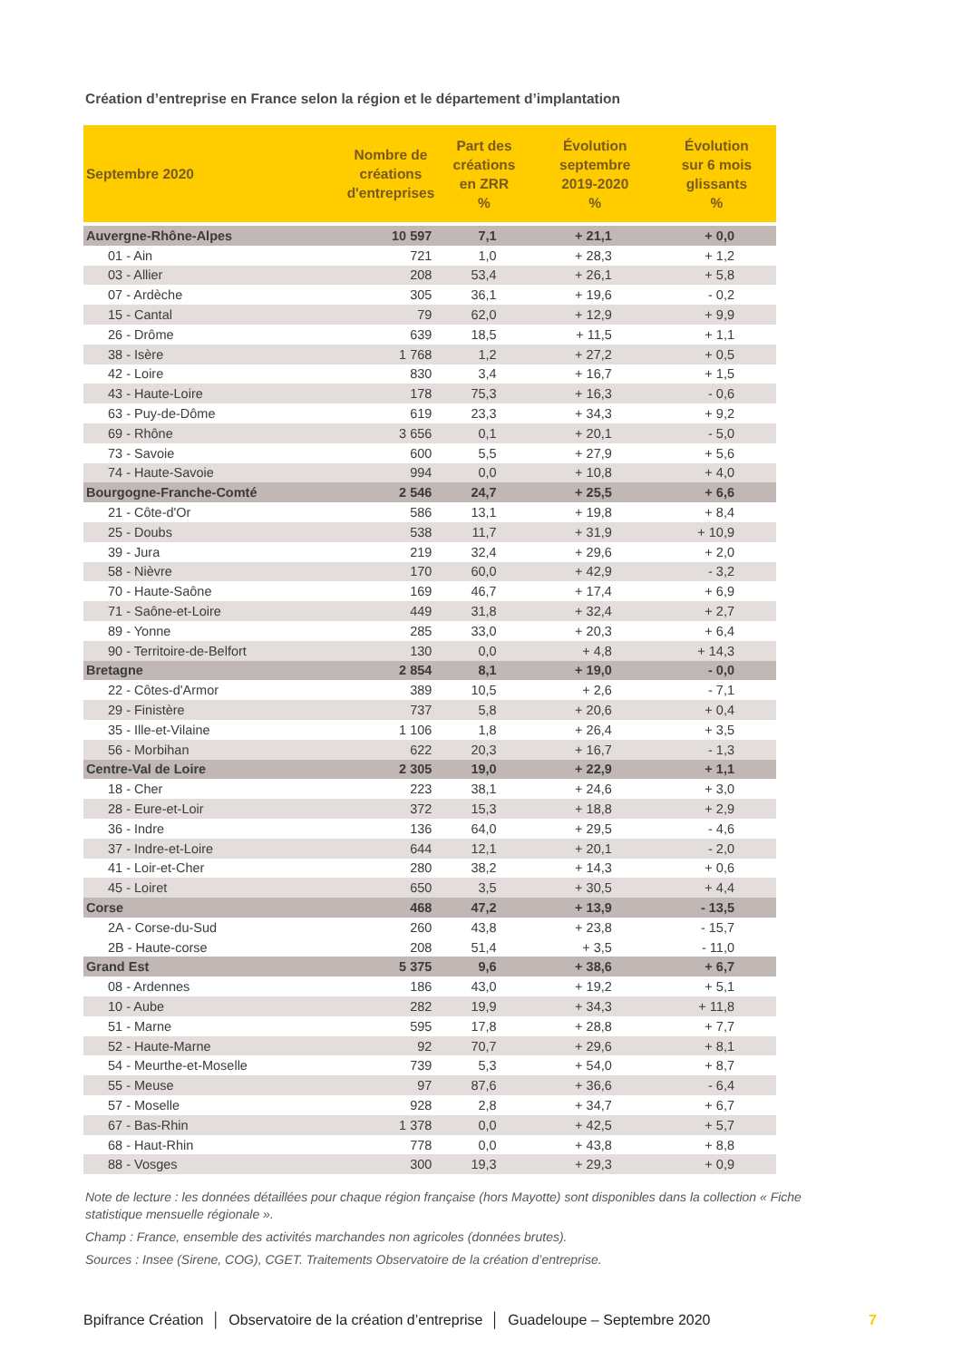Création d’entreprise en France selon la région et le département d’implantation
| Septembre 2020 | Nombre de créations d'entreprises | Part des créations en ZRR % | Évolution septembre 2019-2020 % | Évolution sur 6 mois glissants % |
| --- | --- | --- | --- | --- |
| Auvergne-Rhône-Alpes | 10 597 | 7,1 | + 21,1 | + 0,0 |
| 01 - Ain | 721 | 1,0 | + 28,3 | + 1,2 |
| 03 - Allier | 208 | 53,4 | + 26,1 | + 5,8 |
| 07 - Ardèche | 305 | 36,1 | + 19,6 | - 0,2 |
| 15 - Cantal | 79 | 62,0 | + 12,9 | + 9,9 |
| 26 - Drôme | 639 | 18,5 | + 11,5 | + 1,1 |
| 38 - Isère | 1 768 | 1,2 | + 27,2 | + 0,5 |
| 42 - Loire | 830 | 3,4 | + 16,7 | + 1,5 |
| 43 - Haute-Loire | 178 | 75,3 | + 16,3 | - 0,6 |
| 63 - Puy-de-Dôme | 619 | 23,3 | + 34,3 | + 9,2 |
| 69 - Rhône | 3 656 | 0,1 | + 20,1 | - 5,0 |
| 73 - Savoie | 600 | 5,5 | + 27,9 | + 5,6 |
| 74 - Haute-Savoie | 994 | 0,0 | + 10,8 | + 4,0 |
| Bourgogne-Franche-Comté | 2 546 | 24,7 | + 25,5 | + 6,6 |
| 21 - Côte-d'Or | 586 | 13,1 | + 19,8 | + 8,4 |
| 25 - Doubs | 538 | 11,7 | + 31,9 | + 10,9 |
| 39 - Jura | 219 | 32,4 | + 29,6 | + 2,0 |
| 58 - Nièvre | 170 | 60,0 | + 42,9 | - 3,2 |
| 70 - Haute-Saône | 169 | 46,7 | + 17,4 | + 6,9 |
| 71 - Saône-et-Loire | 449 | 31,8 | + 32,4 | + 2,7 |
| 89 - Yonne | 285 | 33,0 | + 20,3 | + 6,4 |
| 90 - Territoire-de-Belfort | 130 | 0,0 | + 4,8 | + 14,3 |
| Bretagne | 2 854 | 8,1 | + 19,0 | - 0,0 |
| 22 - Côtes-d'Armor | 389 | 10,5 | + 2,6 | - 7,1 |
| 29 - Finistère | 737 | 5,8 | + 20,6 | + 0,4 |
| 35 - Ille-et-Vilaine | 1 106 | 1,8 | + 26,4 | + 3,5 |
| 56 - Morbihan | 622 | 20,3 | + 16,7 | - 1,3 |
| Centre-Val de Loire | 2 305 | 19,0 | + 22,9 | + 1,1 |
| 18 - Cher | 223 | 38,1 | + 24,6 | + 3,0 |
| 28 - Eure-et-Loir | 372 | 15,3 | + 18,8 | + 2,9 |
| 36 - Indre | 136 | 64,0 | + 29,5 | - 4,6 |
| 37 - Indre-et-Loire | 644 | 12,1 | + 20,1 | - 2,0 |
| 41 - Loir-et-Cher | 280 | 38,2 | + 14,3 | + 0,6 |
| 45 - Loiret | 650 | 3,5 | + 30,5 | + 4,4 |
| Corse | 468 | 47,2 | + 13,9 | - 13,5 |
| 2A - Corse-du-Sud | 260 | 43,8 | + 23,8 | - 15,7 |
| 2B - Haute-corse | 208 | 51,4 | + 3,5 | - 11,0 |
| Grand Est | 5 375 | 9,6 | + 38,6 | + 6,7 |
| 08 - Ardennes | 186 | 43,0 | + 19,2 | + 5,1 |
| 10 - Aube | 282 | 19,9 | + 34,3 | + 11,8 |
| 51 - Marne | 595 | 17,8 | + 28,8 | + 7,7 |
| 52 - Haute-Marne | 92 | 70,7 | + 29,6 | + 8,1 |
| 54 - Meurthe-et-Moselle | 739 | 5,3 | + 54,0 | + 8,7 |
| 55 - Meuse | 97 | 87,6 | + 36,6 | - 6,4 |
| 57 - Moselle | 928 | 2,8 | + 34,7 | + 6,7 |
| 67 - Bas-Rhin | 1 378 | 0,0 | + 42,5 | + 5,7 |
| 68 - Haut-Rhin | 778 | 0,0 | + 43,8 | + 8,8 |
| 88 - Vosges | 300 | 19,3 | + 29,3 | + 0,9 |
Note de lecture : les données détaillées pour chaque région française (hors Mayotte) sont disponibles dans la collection « Fiche statistique mensuelle régionale ».
Champ : France, ensemble des activités marchandes non agricoles (données brutes).
Sources : Insee (Sirene, COG), CGET. Traitements Observatoire de la création d’entreprise.
Bpifrance Création │ Observatoire de la création d’entreprise │ Guadeloupe – Septembre 2020 7